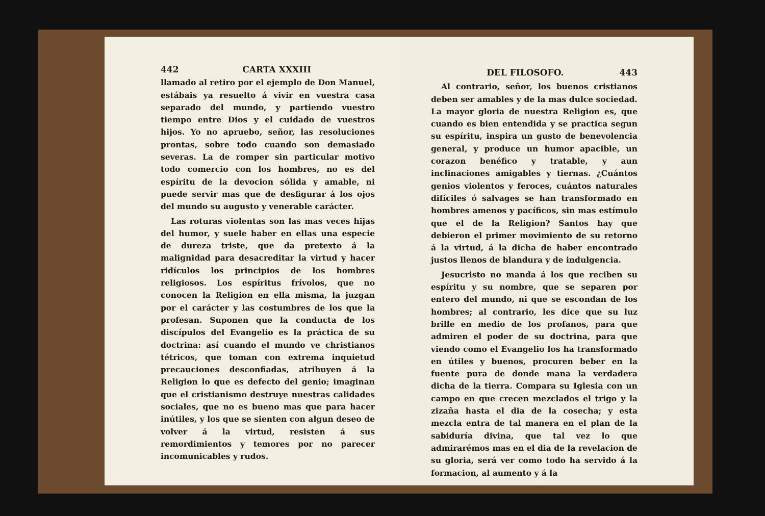442 CARTA XXXIII
llamado al retiro por el ejemplo de Don Manuel, estábais ya resuelto á vivir en vuestra casa separado del mundo, y partiendo vuestro tiempo entre Dios y el cuidado de vuestros hijos. Yo no apruebo, señor, las resoluciones prontas, sobre todo cuando son demasiado severas. La de romper sin particular motivo todo comercio con los hombres, no es del espíritu de la devocion sólida y amable, ni puede servir mas que de desfigurar á los ojos del mundo su augusto y venerable carácter.
Las roturas violentas son las mas veces hijas del humor, y suele haber en ellas una especie de dureza triste, que da pretexto á la malignidad para desacreditar la virtud y hacer ridículos los principios de los hombres religiosos. Los espíritus frívolos, que no conocen la Religion en ella misma, la juzgan por el carácter y las costumbres de los que la profesan. Suponen que la conducta de los discípulos del Evangelio es la práctica de su doctrina: así cuando el mundo ve christianos tétricos, que toman con extrema inquietud precauciones desconfiadas, atribuyen á la Religion lo que es defecto del genio; imaginan que el cristianismo destruye nuestras calidades sociales, que no es bueno mas que para hacer inútiles, y los que se sienten con algun deseo de volver á la virtud, resisten á sus remordimientos y temores por no parecer incomunicables y rudos.
DEL FILOSOFO. 443
Al contrario, señor, los buenos cristianos deben ser amables y de la mas dulce sociedad. La mayor gloria de nuestra Religion es, que cuando es bien entendida y se practica segun su espíritu, inspira un gusto de benevolencia general, y produce un humor apacible, un corazon benéfico y tratable, y aun inclinaciones amigables y tiernas. ¿Cuántos genios violentos y feroces, cuántos naturales difíciles ó salvages se han transformado en hombres amenos y pacíficos, sin mas estímulo que el de la Religion? Santos hay que debieron el primer movimiento de su retorno á la virtud, á la dicha de haber encontrado justos llenos de blandura y de indulgencia.
Jesucristo no manda á los que reciben su espíritu y su nombre, que se separen por entero del mundo, ni que se escondan de los hombres; al contrario, les dice que su luz brille en medio de los profanos, para que admiren el poder de su doctrina, para que viendo como el Evangelio los ha transformado en útiles y buenos, procuren beber en la fuente pura de donde mana la verdadera dicha de la tierra. Compara su Iglesia con un campo en que crecen mezclados el trigo y la zizaña hasta el dia de la cosecha; y esta mezcla entra de tal manera en el plan de la sabiduría divina, que tal vez lo que admirarémos mas en el dia de la revelacion de su gloria, será ver como todo ha servido á la formacion, al aumento y á la